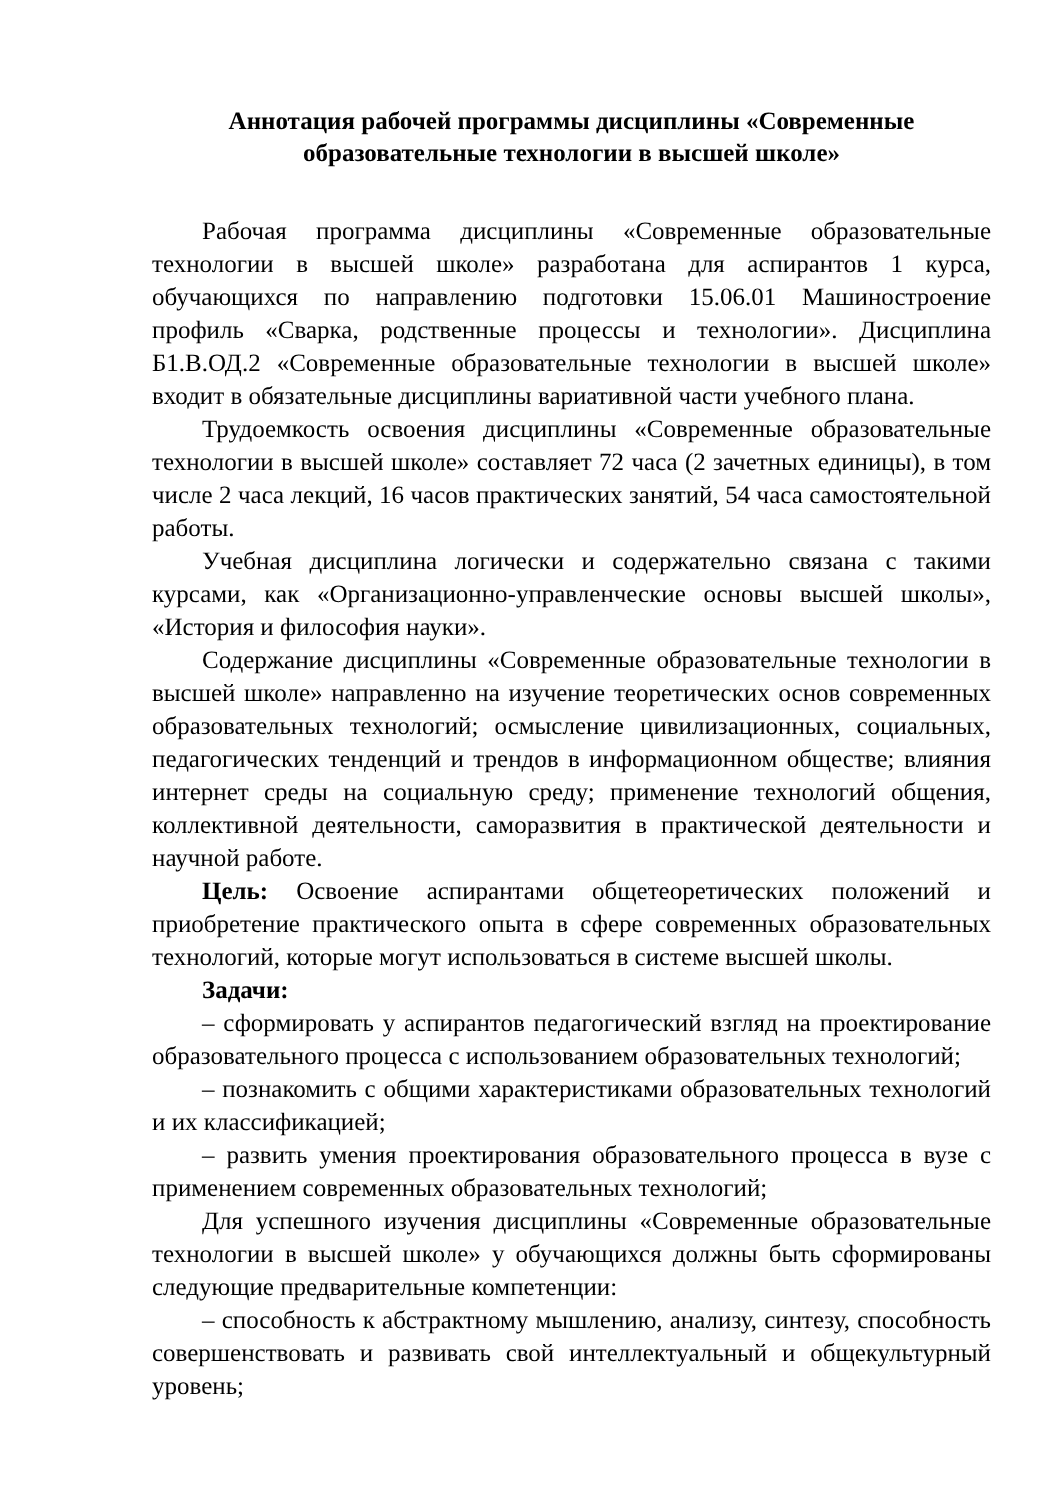Аннотация рабочей программы дисциплины «Современные
образовательные технологии в высшей школе»
Рабочая программа дисциплины «Современные образовательные технологии в высшей школе» разработана для аспирантов 1 курса, обучающихся по направлению подготовки 15.06.01 Машиностроение профиль «Сварка, родственные процессы и технологии». Дисциплина Б1.В.ОД.2 «Современные образовательные технологии в высшей школе» входит в обязательные дисциплины вариативной части учебного плана.
Трудоемкость освоения дисциплины «Современные образовательные технологии в высшей школе» составляет 72 часа (2 зачетных единицы), в том числе 2 часа лекций, 16 часов практических занятий, 54 часа самостоятельной работы.
Учебная дисциплина логически и содержательно связана с такими курсами, как «Организационно-управленческие основы высшей школы», «История и философия науки».
Содержание дисциплины «Современные образовательные технологии в высшей школе» направленно на изучение теоретических основ современных образовательных технологий; осмысление цивилизационных, социальных, педагогических тенденций и трендов в информационном обществе; влияния интернет среды на социальную среду; применение технологий общения, коллективной деятельности, саморазвития в практической деятельности и научной работе.
Цель: Освоение аспирантами общетеоретических положений и приобретение практического опыта в сфере современных образовательных технологий, которые могут использоваться в системе высшей школы.
Задачи:
– сформировать у аспирантов педагогический взгляд на проектирование образовательного процесса с использованием образовательных технологий;
– познакомить с общими характеристиками образовательных технологий и их классификацией;
– развить умения проектирования образовательного процесса в вузе с применением современных образовательных технологий;
Для успешного изучения дисциплины «Современные образовательные технологии в высшей школе» у обучающихся должны быть сформированы следующие предварительные компетенции:
– способность к абстрактному мышлению, анализу, синтезу, способность совершенствовать и развивать свой интеллектуальный и общекультурный уровень;